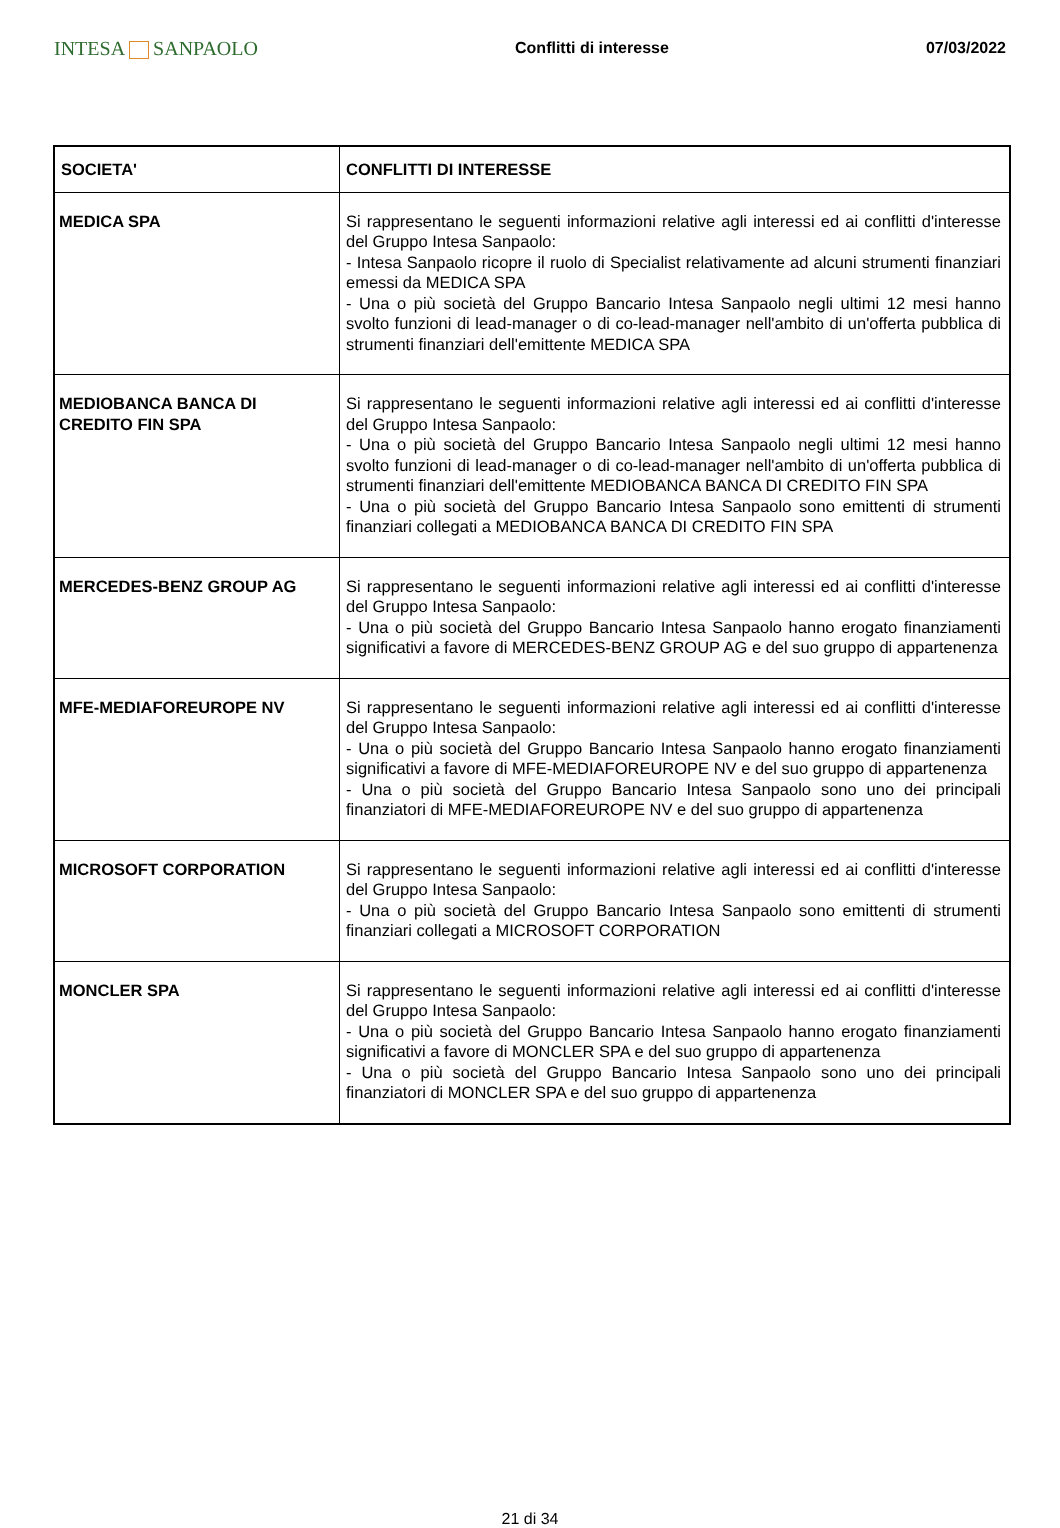INTESA SANPAOLO
Conflitti di interesse 07/03/2022
| SOCIETA' | CONFLITTI DI INTERESSE |
| --- | --- |
| MEDICA SPA | Si rappresentano le seguenti informazioni relative agli interessi ed ai conflitti d'interesse del Gruppo Intesa Sanpaolo: - Intesa Sanpaolo ricopre il ruolo di Specialist relativamente ad alcuni strumenti finanziari emessi da MEDICA SPA - Una o più società del Gruppo Bancario Intesa Sanpaolo negli ultimi 12 mesi hanno svolto funzioni di lead-manager o di co-lead-manager nell'ambito di un'offerta pubblica di strumenti finanziari dell'emittente MEDICA SPA |
| MEDIOBANCA BANCA DI CREDITO FIN SPA | Si rappresentano le seguenti informazioni relative agli interessi ed ai conflitti d'interesse del Gruppo Intesa Sanpaolo: - Una o più società del Gruppo Bancario Intesa Sanpaolo negli ultimi 12 mesi hanno svolto funzioni di lead-manager o di co-lead-manager nell'ambito di un'offerta pubblica di strumenti finanziari dell'emittente MEDIOBANCA BANCA DI CREDITO FIN SPA - Una o più società del Gruppo Bancario Intesa Sanpaolo sono emittenti di strumenti finanziari collegati a MEDIOBANCA BANCA DI CREDITO FIN SPA |
| MERCEDES-BENZ GROUP AG | Si rappresentano le seguenti informazioni relative agli interessi ed ai conflitti d'interesse del Gruppo Intesa Sanpaolo: - Una o più società del Gruppo Bancario Intesa Sanpaolo hanno erogato finanziamenti significativi a favore di MERCEDES-BENZ GROUP AG e del suo gruppo di appartenenza |
| MFE-MEDIAFOREUROPE NV | Si rappresentano le seguenti informazioni relative agli interessi ed ai conflitti d'interesse del Gruppo Intesa Sanpaolo: - Una o più società del Gruppo Bancario Intesa Sanpaolo hanno erogato finanziamenti significativi a favore di MFE-MEDIAFOREUROPE NV e del suo gruppo di appartenenza - Una o più società del Gruppo Bancario Intesa Sanpaolo sono uno dei principali finanziatori di MFE-MEDIAFOREUROPE NV e del suo gruppo di appartenenza |
| MICROSOFT CORPORATION | Si rappresentano le seguenti informazioni relative agli interessi ed ai conflitti d'interesse del Gruppo Intesa Sanpaolo: - Una o più società del Gruppo Bancario Intesa Sanpaolo sono emittenti di strumenti finanziari collegati a MICROSOFT CORPORATION |
| MONCLER SPA | Si rappresentano le seguenti informazioni relative agli interessi ed ai conflitti d'interesse del Gruppo Intesa Sanpaolo: - Una o più società del Gruppo Bancario Intesa Sanpaolo hanno erogato finanziamenti significativi a favore di MONCLER SPA e del suo gruppo di appartenenza - Una o più società del Gruppo Bancario Intesa Sanpaolo sono uno dei principali finanziatori di MONCLER SPA e del suo gruppo di appartenenza |
21 di 34